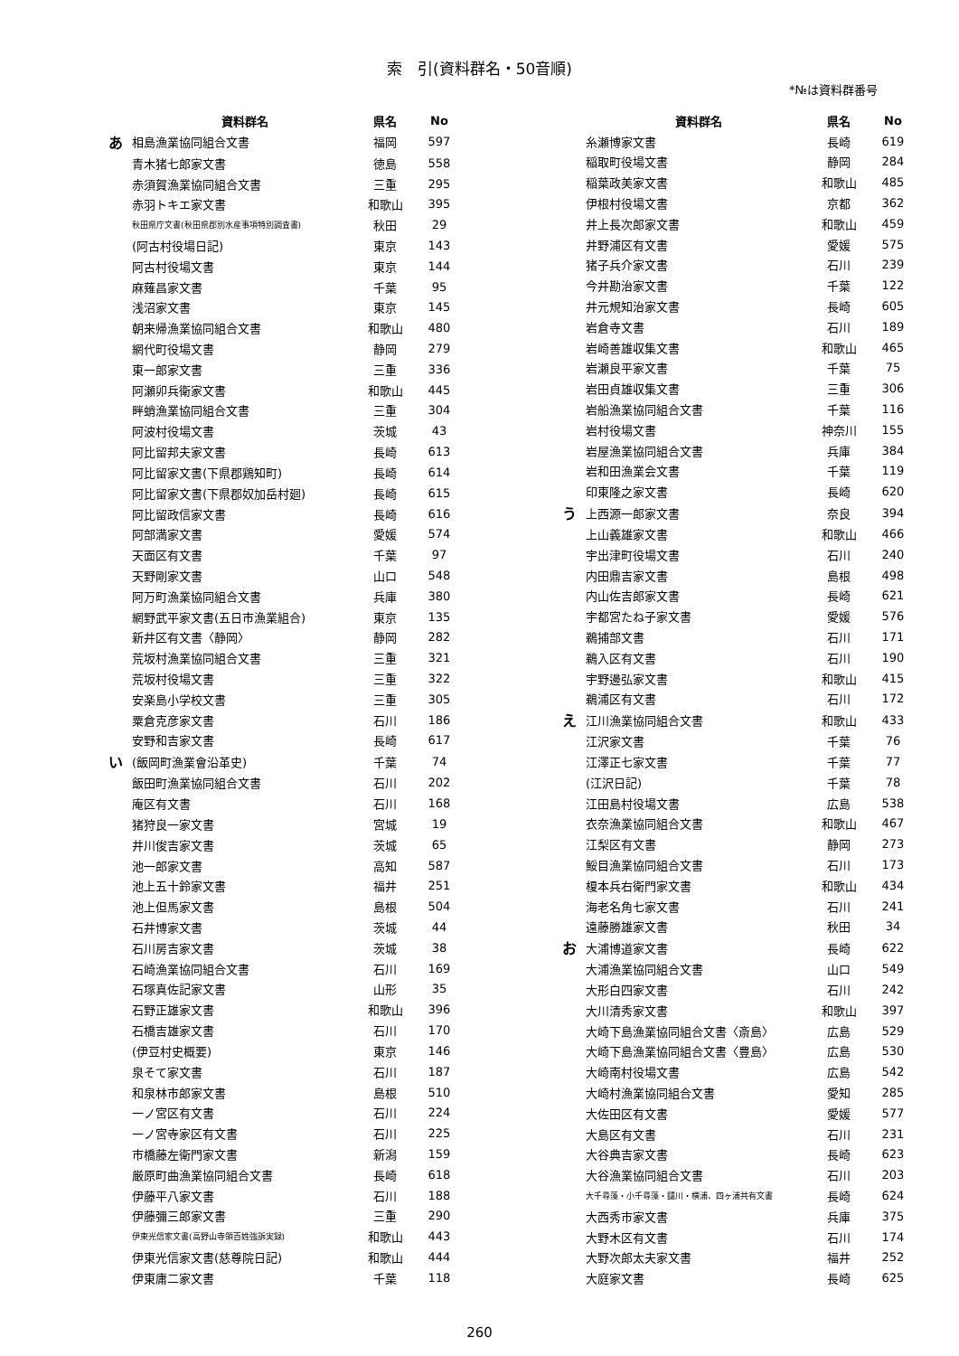索　引(資料群名・50音順)
*№は資料群番号
| | 資料群名 | 県名 | No |
| --- | --- | --- | --- |
| あ | 相島漁業協同組合文書 | 福岡 | 597 |
| | 青木猪七郎家文書 | 徳島 | 558 |
| | 赤須賀漁業協同組合文書 | 三重 | 295 |
| | 赤羽トキエ家文書 | 和歌山 | 395 |
| | 秋田県庁文書(秋田県郡別水産事項特別調査書) | 秋田 | 29 |
| | (阿古村役場日記) | 東京 | 143 |
| | 阿古村役場文書 | 東京 | 144 |
| | 麻薙昌家文書 | 千葉 | 95 |
| | 浅沼家文書 | 東京 | 145 |
| | 朝来帰漁業協同組合文書 | 和歌山 | 480 |
| | 網代町役場文書 | 静岡 | 279 |
| | 東一郎家文書 | 三重 | 336 |
| | 阿瀬卯兵衛家文書 | 和歌山 | 445 |
| | 畔蛸漁業協同組合文書 | 三重 | 304 |
| | 阿波村役場文書 | 茨城 | 43 |
| | 阿比留邦夫家文書 | 長崎 | 613 |
| | 阿比留家文書(下県郡鶏知町) | 長崎 | 614 |
| | 阿比留家文書(下県郡奴加岳村廻) | 長崎 | 615 |
| | 阿比留政信家文書 | 長崎 | 616 |
| | 阿部満家文書 | 愛媛 | 574 |
| | 天面区有文書 | 千葉 | 97 |
| | 天野剛家文書 | 山口 | 548 |
| | 阿万町漁業協同組合文書 | 兵庫 | 380 |
| | 網野武平家文書(五日市漁業組合) | 東京 | 135 |
| | 新井区有文書〈静岡〉 | 静岡 | 282 |
| | 荒坂村漁業協同組合文書 | 三重 | 321 |
| | 荒坂村役場文書 | 三重 | 322 |
| | 安楽島小学校文書 | 三重 | 305 |
| | 粟倉克彦家文書 | 石川 | 186 |
| | 安野和吉家文書 | 長崎 | 617 |
| い | (飯岡町漁業會沿革史) | 千葉 | 74 |
| | 飯田町漁業協同組合文書 | 石川 | 202 |
| | 庵区有文書 | 石川 | 168 |
| | 猪狩良一家文書 | 宮城 | 19 |
| | 井川俊吉家文書 | 茨城 | 65 |
| | 池一郎家文書 | 高知 | 587 |
| | 池上五十鈴家文書 | 福井 | 251 |
| | 池上但馬家文書 | 島根 | 504 |
| | 石井博家文書 | 茨城 | 44 |
| | 石川房吉家文書 | 茨城 | 38 |
| | 石崎漁業協同組合文書 | 石川 | 169 |
| | 石塚真佐記家文書 | 山形 | 35 |
| | 石野正雄家文書 | 和歌山 | 396 |
| | 石橋吉雄家文書 | 石川 | 170 |
| | (伊豆村史概要) | 東京 | 146 |
| | 泉そて家文書 | 石川 | 187 |
| | 和泉林市郎家文書 | 島根 | 510 |
| | 一ノ宮区有文書 | 石川 | 224 |
| | 一ノ宮寺家区有文書 | 石川 | 225 |
| | 市橋藤左衛門家文書 | 新潟 | 159 |
| | 厳原町曲漁業協同組合文書 | 長崎 | 618 |
| | 伊藤平八家文書 | 石川 | 188 |
| | 伊藤彌三郎家文書 | 三重 | 290 |
| | 伊東光信家文書(高野山寺領百姓強訴実録) | 和歌山 | 443 |
| | 伊東光信家文書(慈尊院日記) | 和歌山 | 444 |
| | 伊東庸二家文書 | 千葉 | 118 |
| | 資料群名 | 県名 | No |
| --- | --- | --- | --- |
| | 糸瀬博家文書 | 長崎 | 619 |
| | 稲取町役場文書 | 静岡 | 284 |
| | 稲葉政美家文書 | 和歌山 | 485 |
| | 伊根村役場文書 | 京都 | 362 |
| | 井上長次郎家文書 | 和歌山 | 459 |
| | 井野浦区有文書 | 愛媛 | 575 |
| | 猪子兵介家文書 | 石川 | 239 |
| | 今井勘治家文書 | 千葉 | 122 |
| | 井元規知治家文書 | 長崎 | 605 |
| | 岩倉寺文書 | 石川 | 189 |
| | 岩崎善雄収集文書 | 和歌山 | 465 |
| | 岩瀬良平家文書 | 千葉 | 75 |
| | 岩田貞雄収集文書 | 三重 | 306 |
| | 岩船漁業協同組合文書 | 千葉 | 116 |
| | 岩村役場文書 | 神奈川 | 155 |
| | 岩屋漁業協同組合文書 | 兵庫 | 384 |
| | 岩和田漁業会文書 | 千葉 | 119 |
| | 印東隆之家文書 | 長崎 | 620 |
| う | 上西源一郎家文書 | 奈良 | 394 |
| | 上山義雄家文書 | 和歌山 | 466 |
| | 宇出津町役場文書 | 石川 | 240 |
| | 内田鼎吉家文書 | 島根 | 498 |
| | 内山佐吉郎家文書 | 長崎 | 621 |
| | 宇都宮たね子家文書 | 愛媛 | 576 |
| | 鵜捕部文書 | 石川 | 171 |
| | 鵜入区有文書 | 石川 | 190 |
| | 宇野邊弘家文書 | 和歌山 | 415 |
| | 鵜浦区有文書 | 石川 | 172 |
| え | 江川漁業協同組合文書 | 和歌山 | 433 |
| | 江沢家文書 | 千葉 | 76 |
| | 江澤正七家文書 | 千葉 | 77 |
| | (江沢日記) | 千葉 | 78 |
| | 江田島村役場文書 | 広島 | 538 |
| | 衣奈漁業協同組合文書 | 和歌山 | 467 |
| | 江梨区有文書 | 静岡 | 273 |
| | 鮾目漁業協同組合文書 | 石川 | 173 |
| | 榎本兵右衛門家文書 | 和歌山 | 434 |
| | 海老名角七家文書 | 石川 | 241 |
| | 遠藤勝雄家文書 | 秋田 | 34 |
| お | 大浦博道家文書 | 長崎 | 622 |
| | 大浦漁業協同組合文書 | 山口 | 549 |
| | 大形白四家文書 | 石川 | 242 |
| | 大川清秀家文書 | 和歌山 | 397 |
| | 大崎下島漁業協同組合文書〈斎島〉 | 広島 | 529 |
| | 大崎下島漁業協同組合文書〈豊島〉 | 広島 | 530 |
| | 大崎南村役場文書 | 広島 | 542 |
| | 大崎村漁業協同組合文書 | 愛知 | 285 |
| | 大佐田区有文書 | 愛媛 | 577 |
| | 大島区有文書 | 石川 | 231 |
| | 大谷典吉家文書 | 長崎 | 623 |
| | 大谷漁業協同組合文書 | 石川 | 203 |
| | 大千尋藻・小千尋藻・鑓川・横浦、四ヶ浦共有文書 | 長崎 | 624 |
| | 大西秀市家文書 | 兵庫 | 375 |
| | 大野木区有文書 | 石川 | 174 |
| | 大野次郎太夫家文書 | 福井 | 252 |
| | 大庭家文書 | 長崎 | 625 |
260